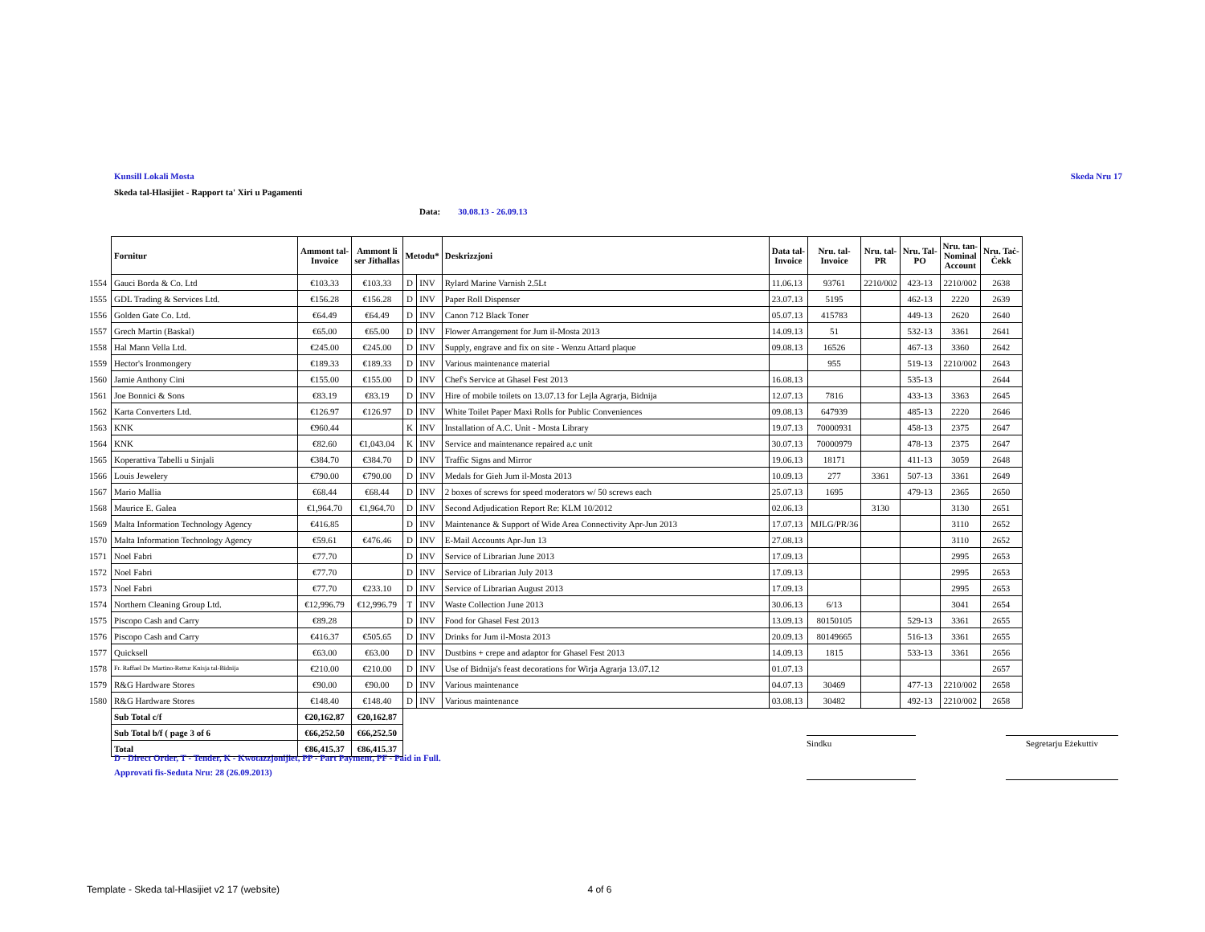Kunsill Lokali Mosta Skeda Nru 17
Skeda tal-Hlasijiet - Rapport ta' Xiri u Pagamenti
Data: 30.08.13 - 26.09.13
| | Fornitur | Ammont tal- Invoice | Ammont li ser Jithallas | Metodu* | | Deskrizzjoni | Data tal- Invoice | Nru. tal- Invoice | Nru. tal- PR | Nru. Tal- PO | Nru. tan- Nominal Account | Nru. Taċ- Ċekk |
| 1554 | Gauci Borda & Co. Ltd | €103.33 | €103.33 | D | INV | Rylard Marine Varnish 2.5Lt | 11.06.13 | 93761 | 2210/002 | 423-13 | 2210/002 | 2638 |
| 1555 | GDL Trading & Services Ltd. | €156.28 | €156.28 | D | INV | Paper Roll Dispenser | 23.07.13 | 5195 | | 462-13 | 2220 | 2639 |
| 1556 | Golden Gate Co. Ltd. | €64.49 | €64.49 | D | INV | Canon 712 Black Toner | 05.07.13 | 415783 | | 449-13 | 2620 | 2640 |
| 1557 | Grech Martin (Baskal) | €65.00 | €65.00 | D | INV | Flower Arrangement for Jum il-Mosta 2013 | 14.09.13 | 51 | | 532-13 | 3361 | 2641 |
| 1558 | Hal Mann Vella Ltd. | €245.00 | €245.00 | D | INV | Supply, engrave and fix on site - Wenzu Attard plaque | 09.08.13 | 16526 | | 467-13 | 3360 | 2642 |
| 1559 | Hector's Ironmongery | €189.33 | €189.33 | D | INV | Various maintenance material | | 955 | | 519-13 | 2210/002 | 2643 |
| 1560 | Jamie Anthony Cini | €155.00 | €155.00 | D | INV | Chef's Service at Ghasel Fest 2013 | 16.08.13 | | | 535-13 | | 2644 |
| 1561 | Joe Bonnici & Sons | €83.19 | €83.19 | D | INV | Hire of mobile toilets on 13.07.13 for Lejla Agrarja, Bidnija | 12.07.13 | 7816 | | 433-13 | 3363 | 2645 |
| 1562 | Karta Converters Ltd. | €126.97 | €126.97 | D | INV | White Toilet Paper Maxi Rolls for Public Conveniences | 09.08.13 | 647939 | | 485-13 | 2220 | 2646 |
| 1563 | KNK | €960.44 | | K | INV | Installation of A.C. Unit - Mosta Library | 19.07.13 | 70000931 | | 458-13 | 2375 | 2647 |
| 1564 | KNK | €82.60 | €1,043.04 | K | INV | Service and maintenance repaired a.c unit | 30.07.13 | 70000979 | | 478-13 | 2375 | 2647 |
| 1565 | Koperattiva Tabelli u Sinjali | €384.70 | €384.70 | D | INV | Traffic Signs and Mirror | 19.06.13 | 18171 | | 411-13 | 3059 | 2648 |
| 1566 | Louis Jewelery | €790.00 | €790.00 | D | INV | Medals for Gieh Jum il-Mosta 2013 | 10.09.13 | 277 | 3361 | 507-13 | 3361 | 2649 |
| 1567 | Mario Mallia | €68.44 | €68.44 | D | INV | 2 boxes of screws for speed moderators w/ 50 screws each | 25.07.13 | 1695 | | 479-13 | 2365 | 2650 |
| 1568 | Maurice E. Galea | €1,964.70 | €1,964.70 | D | INV | Second Adjudication Report Re: KLM 10/2012 | 02.06.13 | | 3130 | | 3130 | 2651 |
| 1569 | Malta Information Technology Agency | €416.85 | | D | INV | Maintenance & Support of Wide Area Connectivity Apr-Jun 2013 | 17.07.13 | MJLG/PR/36 | | | 3110 | 2652 |
| 1570 | Malta Information Technology Agency | €59.61 | €476.46 | D | INV | E-Mail Accounts Apr-Jun 13 | 27.08.13 | | | | 3110 | 2652 |
| 1571 | Noel Fabri | €77.70 | | D | INV | Service of Librarian June 2013 | 17.09.13 | | | | 2995 | 2653 |
| 1572 | Noel Fabri | €77.70 | | D | INV | Service of Librarian July 2013 | 17.09.13 | | | | 2995 | 2653 |
| 1573 | Noel Fabri | €77.70 | €233.10 | D | INV | Service of Librarian August 2013 | 17.09.13 | | | | 2995 | 2653 |
| 1574 | Northern Cleaning Group Ltd. | €12,996.79 | €12,996.79 | T | INV | Waste Collection June 2013 | 30.06.13 | 6/13 | | | 3041 | 2654 |
| 1575 | Piscopo Cash and Carry | €89.28 | | D | INV | Food for Ghasel Fest 2013 | 13.09.13 | 80150105 | | 529-13 | 3361 | 2655 |
| 1576 | Piscopo Cash and Carry | €416.37 | €505.65 | D | INV | Drinks for Jum il-Mosta 2013 | 20.09.13 | 80149665 | | 516-13 | 3361 | 2655 |
| 1577 | Quicksell | €63.00 | €63.00 | D | INV | Dustbins + crepe and adaptor for Ghasel Fest 2013 | 14.09.13 | 1815 | | 533-13 | 3361 | 2656 |
| 1578 | Fr. Raffael De Martino-Rettur Knisja tal-Bidnija | €210.00 | €210.00 | D | INV | Use of Bidnija's feast decorations for Wirja Agrarja 13.07.12 | 01.07.13 | | | | | 2657 |
| 1579 | R&G Hardware Stores | €90.00 | €90.00 | D | INV | Various maintenance | 04.07.13 | 30469 | | 477-13 | 2210/002 | 2658 |
| 1580 | R&G Hardware Stores | €148.40 | €148.40 | D | INV | Various maintenance | 03.08.13 | 30482 | | 492-13 | 2210/002 | 2658 |
| | Sub Total c/f | €20,162.87 | €20,162.87 | | | | | | | | | |
| | Sub Total b/f ( page 3 of 6 | €66,252.50 | €66,252.50 | | | | | | | | | |
| | Total | €86,415.37 | €86,415.37 | | | | | | | | | |
Sindku Segretarju Eżekuttiv
D - Direct Order, T - Tender, K - Kwotazzjonijiet, PP - Part Payment, PF - Paid in Full.
Approvati fis-Seduta Nru: 28 (26.09.2013)
Template - Skeda tal-Hlasijiet v2 17 (website) 4 of 6